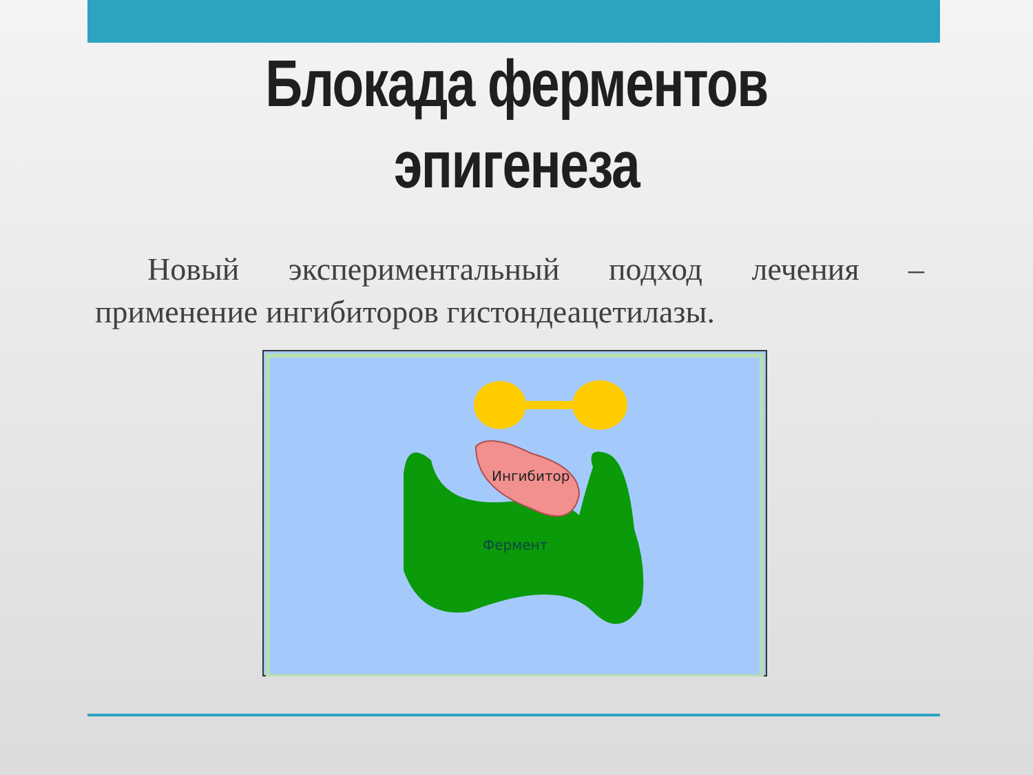Блокада ферментов
эпигенеза
Новый экспериментальный подход лечения – применение ингибиторов гистондеацетилазы.
Ингибитор
Фермент